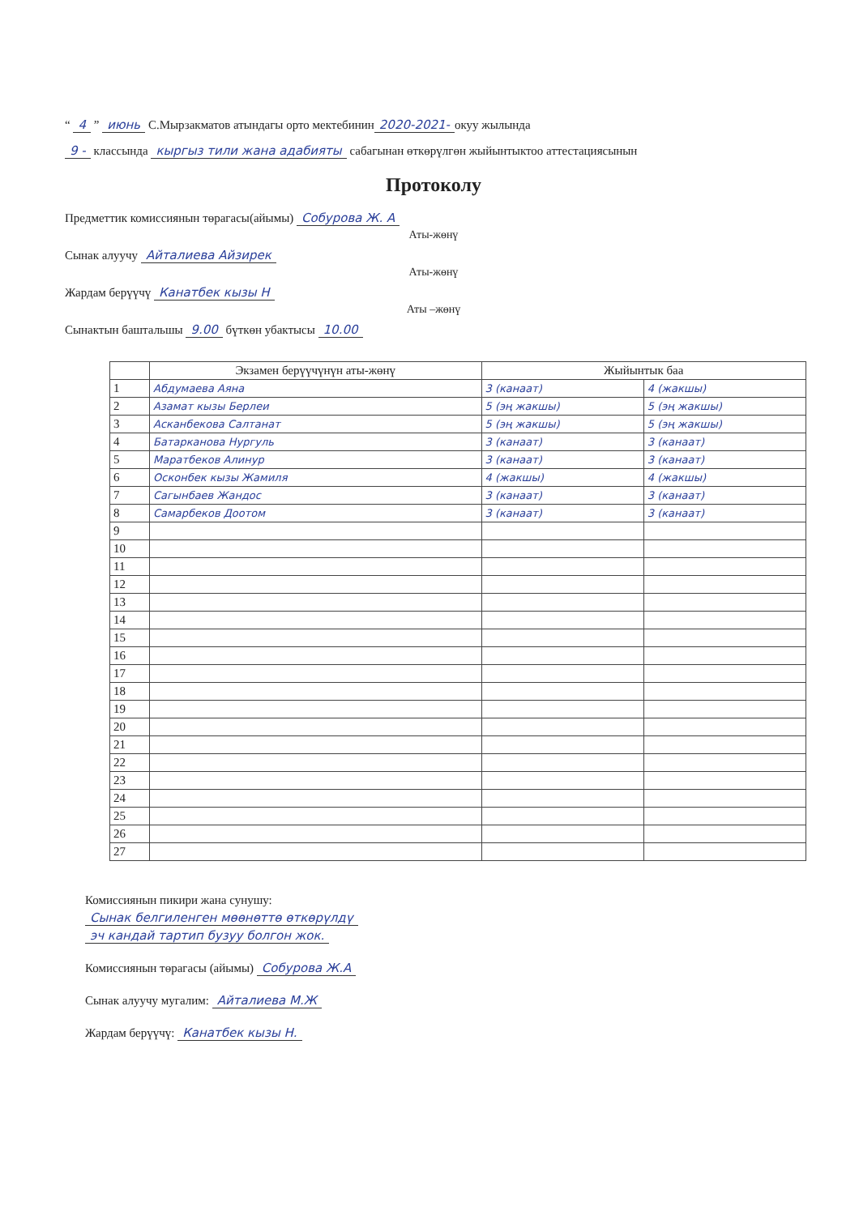“ 4 ” июнь С.Мырзакматов атындагы орто мектебинин 2020-2021- окуу жылында
9 - классында кыргыз тили жана адабияты сабагынан өткөрүлгөн жыйынтыктоо аттестациясынын
Протоколу
Предметтик комиссиянын төрагасы(айымы) Собурова Ж. А
Аты-жөнү
Сынак алуучу Айталиева Айзирек
Аты-жөнү
Жардам берүүчү Канатбек кызы Н
Аты –жөнү
Сынактын баштальшы 9.00 бүткөн убактысы 10.00
| | Экзамен берүүчүнүн аты-жөнү | Жыйынтык баа | |
| --- | --- | --- | --- |
| 1 | Абдумаева Аяна | 3 (канаат) | 4 (жакшы) |
| 2 | Азамат кызы Берлеи | 5 (эң жакшы) | 5 (эң жакшы) |
| 3 | Асканбекова Салтанат | 5 (эң жакшы) | 5 (эң жакшы) |
| 4 | Батарканова Нургуль | 3 (канаат) | 3 (канаат) |
| 5 | Маратбеков Алинур | 3 (канаат) | 3 (канаат) |
| 6 | Осконбек кызы Жамиля | 4 (жакшы) | 4 (жакшы) |
| 7 | Сагынбаев Жандос | 3 (канаат) | 3 (канаат) |
| 8 | Самарбеков Доотом | 3 (канаат) | 3 (канаат) |
| 9 | | | |
| 10 | | | |
| 11 | | | |
| 12 | | | |
| 13 | | | |
| 14 | | | |
| 15 | | | |
| 16 | | | |
| 17 | | | |
| 18 | | | |
| 19 | | | |
| 20 | | | |
| 21 | | | |
| 22 | | | |
| 23 | | | |
| 24 | | | |
| 25 | | | |
| 26 | | | |
| 27 | | | |
Комиссиянын пикири жана сунушу:
Сынак белгиленген мөөнөттө өткөрүлдү
эч кандай тартип бузуу болгон жок.
Комиссиянын төрагасы (айымы) Собурова Ж.А
Сынак алуучу мугалим: Айталиева М.Ж
Жардам берүүчү: Канатбек кызы Н.